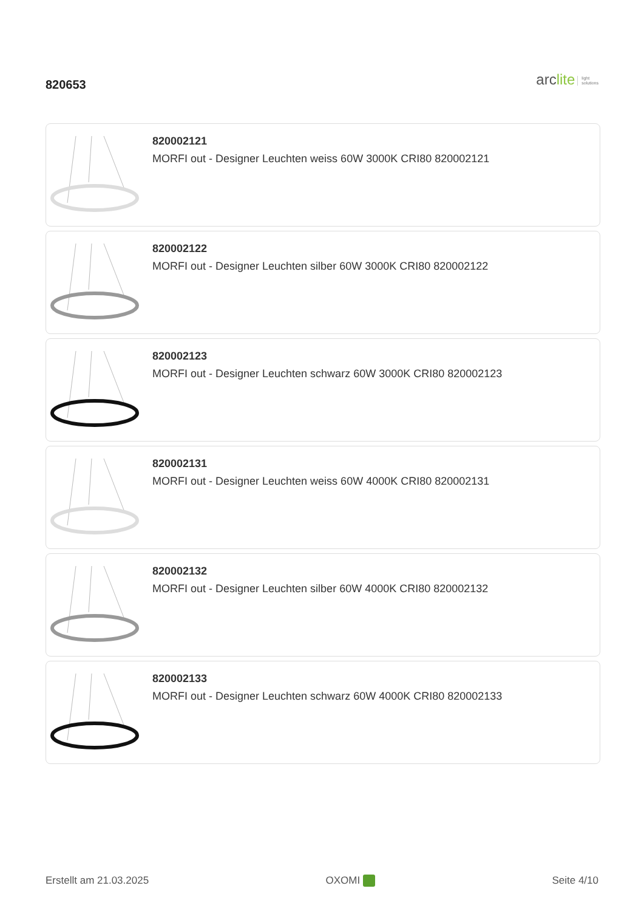820653
arclite light
solutions
820002121
MORFI out - Designer Leuchten weiss 60W 3000K CRI80 820002121
820002122
MORFI out - Designer Leuchten silber 60W 3000K CRI80 820002122
820002123
MORFI out - Designer Leuchten schwarz 60W 3000K CRI80 820002123
820002131
MORFI out - Designer Leuchten weiss 60W 4000K CRI80 820002131
820002132
MORFI out - Designer Leuchten silber 60W 4000K CRI80 820002132
820002133
MORFI out - Designer Leuchten schwarz 60W 4000K CRI80 820002133
Erstellt am 21.03.2025 OXOMI Seite 4/10